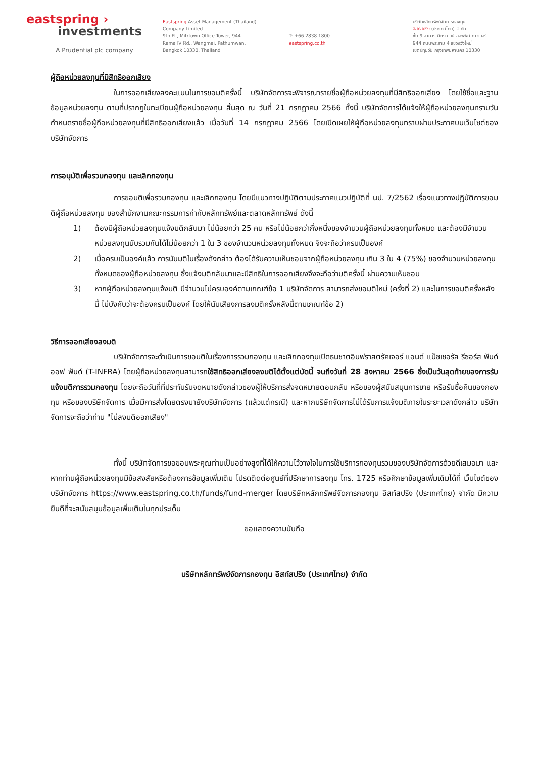eastspring ›
investments
A Prudential plc company
Eastspring Asset Management (Thailand)
Company Limited
9th Fl., Mitrtown Office Tower, 944
Rama IV Rd., Wangmai, Pathumwan,
Bangkok 10330, Thailand
T: +66 2838 1800
eastspring.co.th
บริษัทหลักทรัพย์จัดการกองทุน
อีสท์สปริง (ประเทศไทย) จำกัด
ชั้น 9 อาคาร มิตรทาวน์ ออฟฟิศ ทาวเวอร์
944 ถนนพระราม 4 แขวงวังใหม่
เขตปทุมวัน กรุงเทพมหานคร 10330
ผู้ถือหน่วยลงทุนที่มีสิทธิออกเสียง
ในการออกเสียงลงคะแนนในการขอมติครั้งนี้ บริษัทจัดการจะพิจารณารายชื่อผู้ถือหน่วยลงทุนที่มีสิทธิออกเสียง โดยใช้ชื่อและฐานข้อมูลหน่วยลงทุน ตามที่ปรากฏในทะเบียนผู้ถือหน่วยลงทุน สิ้นสุด ณ วันที่ 21 กรกฎาคม 2566 ทั้งนี้ บริษัทจัดการได้แจ้งให้ผู้ถือหน่วยลงทุนทราบวันกำหนดรายชื่อผู้ถือหน่วยลงทุนที่มีสิทธิออกเสียงแล้ว เมื่อวันที่ 14 กรกฎาคม 2566 โดยเปิดเผยให้ผู้ถือหน่วยลงทุนทราบผ่านประกาศบนเว็บไซต์ของบริษัทจัดการ
การอนุมัติเพื่อรวมกองทุน และเลิกกองทุน
การขอมติเพื่อรวมกองทุน และเลิกกองทุน โดยมีแนวทางปฏิบัติตามประกาศแนวปฏิบัติที่ นป. 7/2562 เรื่องแนวทางปฏิบัติการขอมติผู้ถือหน่วยลงทุน ของสำนักงานคณะกรรมการกำกับหลักทรัพย์และตลาดหลักทรัพย์ ดังนี้
1) ต้องมีผู้ถือหน่วยลงทุนแจ้งมติกลับมา ไม่น้อยกว่า 25 คน หรือไม่น้อยกว่ากึ่งหนึ่งของจำนวนผู้ถือหน่วยลงทุนทั้งหมด และต้องมีจำนวนหน่วยลงทุนนับรวมกันได้ไม่น้อยกว่า 1 ใน 3 ของจำนวนหน่วยลงทุนทั้งหมด จึงจะถือว่าครบเป็นองค์
2) เมื่อครบเป็นองค์แล้ว การนับมติในเรื่องดังกล่าว ต้องได้รับความเห็นชอบจากผู้ถือหน่วยลงทุน เกิน 3 ใน 4 (75%) ของจำนวนหน่วยลงทุนทั้งหมดของผู้ถือหน่วยลงทุน ซึ่งแจ้งมติกลับมาและมีสิทธิในการออกเสียงจึงจะถือว่ามติครั้งนี้ ผ่านความเห็นชอบ
3) หากผู้ถือหน่วยลงทุนแจ้งมติ มีจำนวนไม่ครบองค์ตามเกณฑ์ข้อ 1 บริษัทจัดการ สามารถส่งขอมติใหม่ (ครั้งที่ 2) และในการขอมติครั้งหลังนี้ ไม่บังคับว่าจะต้องครบเป็นองค์ โดยให้นับเสียงการลงมติครั้งหลังนี้ตามเกณฑ์ข้อ 2)
วิธีการออกเสียงลงมติ
บริษัทจัดการจะดำเนินการขอมติในเรื่องการรวมกองทุน และเลิกกองทุนเปิดธนชาตอินฟราสตรัคเจอร์ แอนด์ แน็ชเชอรัล รีซอร์ส ฟันด์ ออฟ ฟันด์ (T-INFRA) โดยผู้ถือหน่วยลงทุนสามารถใช้สิทธิออกเสียงลงมติได้ตั้งแต่บัดนี้ จนถึงวันที่ 28 สิงหาคม 2566 ซึ่งเป็นวันสุดท้ายของการรับแจ้งมติการรวมกองทุน โดยจะถือวันที่ที่ประทับรับจดหมายดังกล่าวของผู้ให้บริการส่งจดหมายตอบกลับ หรือของผู้สนับสนุนการขาย หรือรับซื้อคืนของกองทุน หรือของบริษัทจัดการ เมื่อมีการส่งโดยตรงมายังบริษัทจัดการ (แล้วแต่กรณี) และหากบริษัทจัดการไม่ได้รับการแจ้งมติภายในระยะเวลาดังกล่าว บริษัทจัดการจะถือว่าท่าน "ไม่ลงมติออกเสียง"
ทั้งนี้ บริษัทจัดการขอขอบพระคุณท่านเป็นอย่างสูงที่ได้ให้ความไว้วางใจในการใช้บริการกองทุนรวมของบริษัทจัดการด้วยดีเสมอมา และหากท่านผู้ถือหน่วยลงทุนมีข้อสงสัยหรือต้องการข้อมูลเพิ่มเติม โปรดติดต่อศูนย์ที่ปรึกษาการลงทุน โทร. 1725 หรือศึกษาข้อมูลเพิ่มเติมได้ที่ เว็บไซต์ของบริษัทจัดการ https://www.eastspring.co.th/funds/fund-merger โดยบริษัทหลักทรัพย์จัดการกองทุน อีสท์สปริง (ประเทศไทย) จำกัด มีความยินดีที่จะสนับสนุนข้อมูลเพิ่มเติมในทุกประเด็น
ขอแสดงความนับถือ
บริษัทหลักทรัพย์จัดการกองทุน อีสท์สปริง (ประเทศไทย) จำกัด